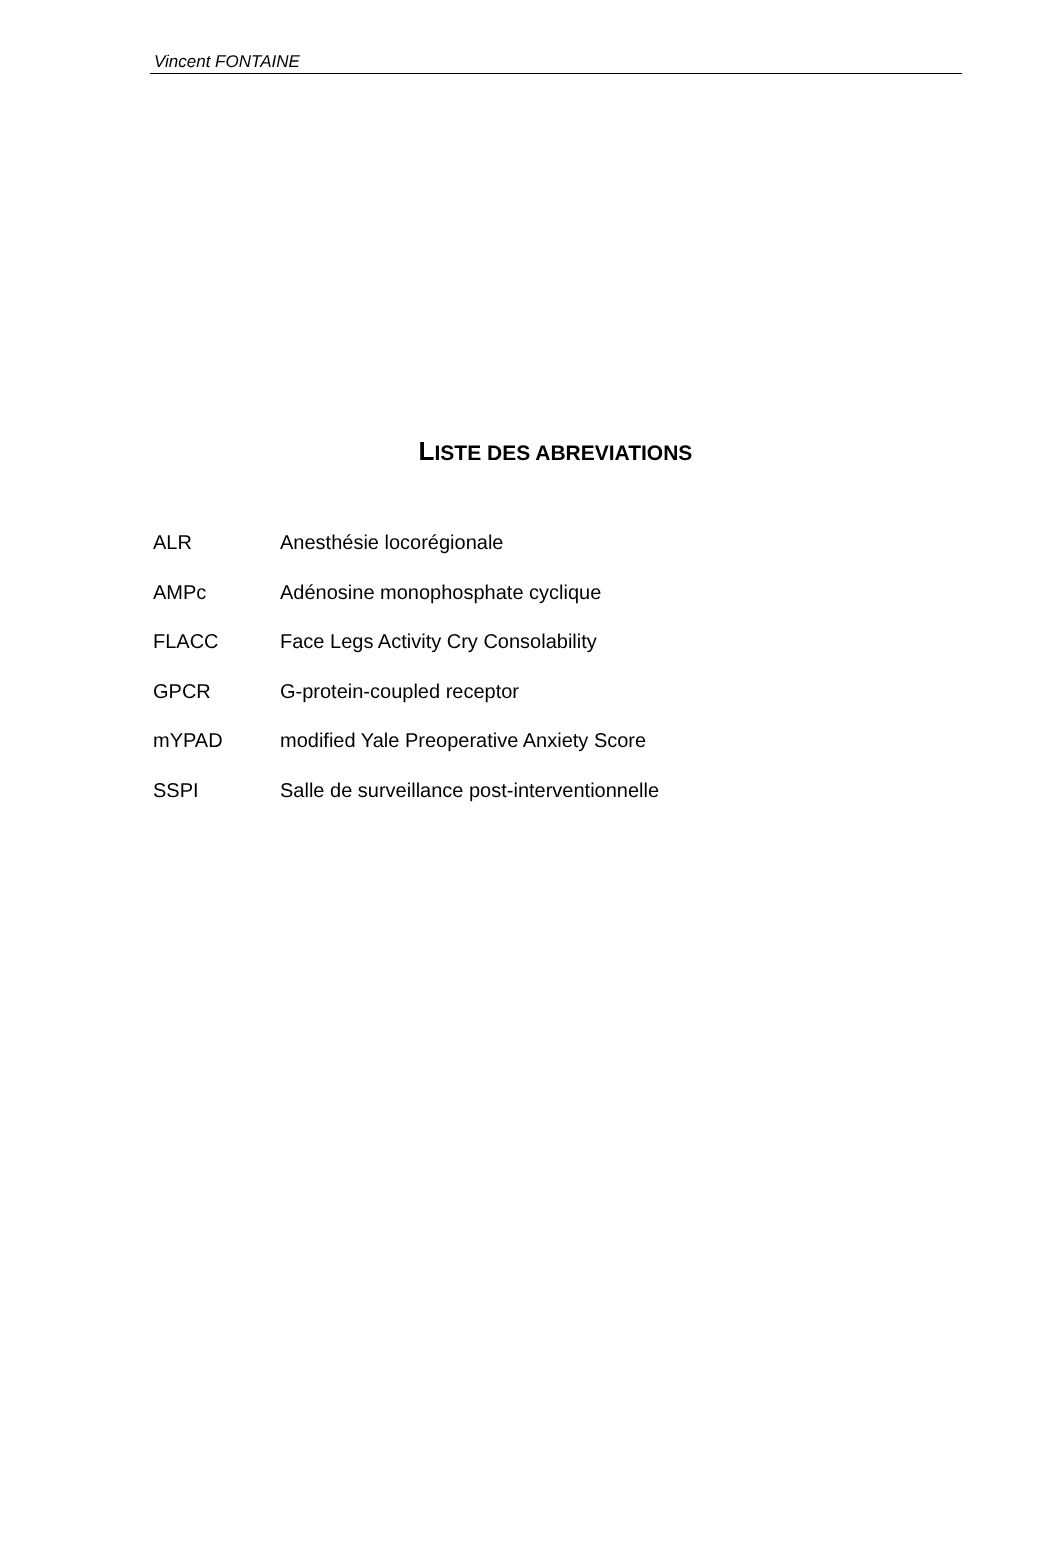Vincent FONTAINE
LISTE DES ABREVIATIONS
ALR Anesthésie locorégionale
AMPc Adénosine monophosphate cyclique
FLACC Face Legs Activity Cry Consolability
GPCR G-protein-coupled receptor
mYPAD modified Yale Preoperative Anxiety Score
SSPI Salle de surveillance post-interventionnelle